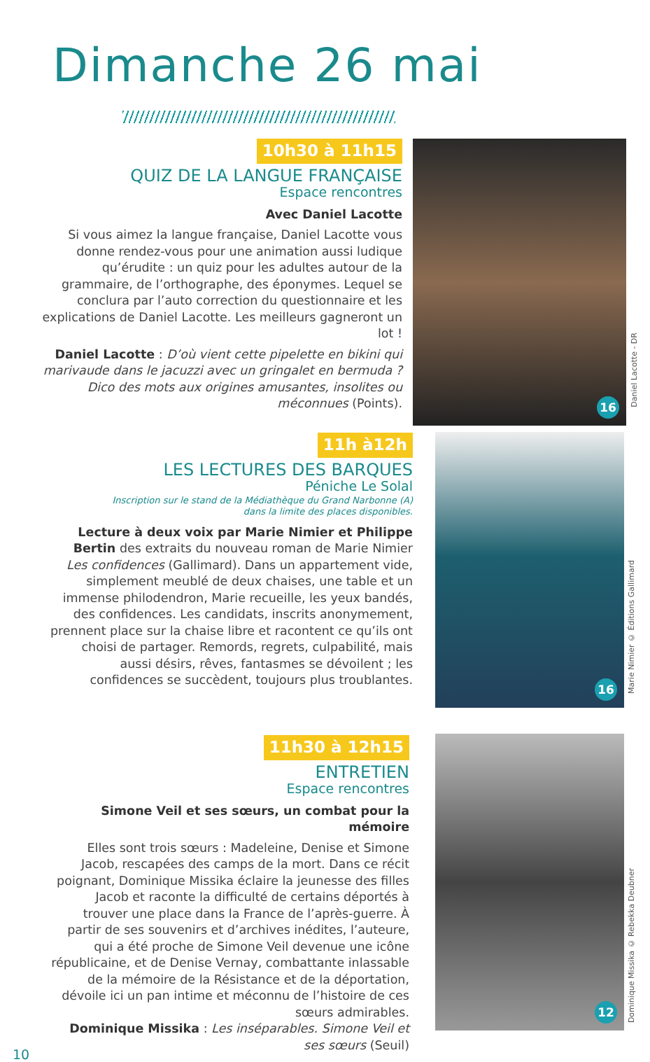Dimanche 26 mai
10h30 à 11h15
QUIZ DE LA LANGUE FRANÇAISE
Espace rencontres
Avec Daniel Lacotte
Si vous aimez la langue française, Daniel Lacotte vous donne rendez-vous pour une animation aussi ludique qu’érudite : un quiz pour les adultes autour de la grammaire, de l’orthographe, des éponymes. Lequel se conclura par l’auto correction du questionnaire et les explications de Daniel Lacotte. Les meilleurs gagneront un lot !
Daniel Lacotte : D’où vient cette pipelette en bikini qui marivaude dans le jacuzzi avec un gringalet en bermuda ? Dico des mots aux origines amusantes, insolites ou méconnues (Points).
16
Daniel Lacotte - DR
11h à12h
LES LECTURES DES BARQUES
Péniche Le Solal
Inscription sur le stand de la Médiathèque du Grand Narbonne (A)
dans la limite des places disponibles.
Lecture à deux voix par Marie Nimier et Philippe Bertin des extraits du nouveau roman de Marie Nimier Les confidences (Gallimard). Dans un appartement vide, simplement meublé de deux chaises, une table et un immense philodendron, Marie recueille, les yeux bandés, des confidences. Les candidats, inscrits anonymement, prennent place sur la chaise libre et racontent ce qu’ils ont choisi de partager. Remords, regrets, culpabilité, mais aussi désirs, rêves, fantasmes se dévoilent ; les confidences se succèdent, toujours plus troublantes.
16
Marie Nimier © Éditions Gallimard
11h30 à 12h15
ENTRETIEN
Espace rencontres
Simone Veil et ses sœurs, un combat pour la mémoire
Elles sont trois sœurs : Madeleine, Denise et Simone Jacob, rescapées des camps de la mort. Dans ce récit poignant, Dominique Missika éclaire la jeunesse des filles Jacob et raconte la difficulté de certains déportés à trouver une place dans la France de l’après-guerre. À partir de ses souvenirs et d’archives inédites, l’auteure, qui a été proche de Simone Veil devenue une icône républicaine, et de Denise Vernay, combattante inlassable de la mémoire de la Résistance et de la déportation, dévoile ici un pan intime et méconnu de l’histoire de ces sœurs admirables.
Dominique Missika : Les inséparables. Simone Veil et ses sœurs (Seuil)
12
Dominique Missika © Rebekka Deubner
10